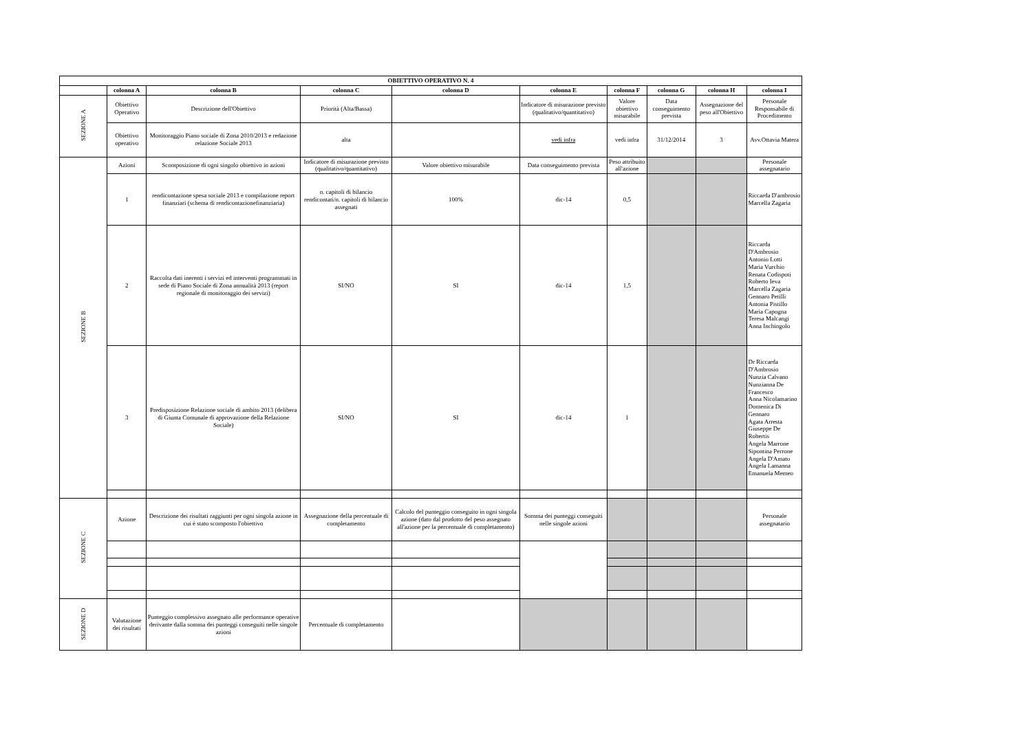| OBIETTIVO OPERATIVO N. 4 | | | | | | | | | |
| --- | --- | --- | --- | --- | --- | --- | --- | --- | --- |
| | colonna A | colonna B | colonna C | colonna D | colonna E | colonna F | colonna G | colonna H | colonna I |
| SEZIONE A | Obiettivo Operativo | Descrizione dell'Obiettivo | Priorità (Alta/Bassa) | | Indicatore di misurazione previsto (qualitativo/quantitativo) | Valore obiettivo misurabile | Data conseguimento prevista | Assegnazione del peso all'Obiettivo | Personale Responsabile di Procedimento |
| | Obiettivo operativo | Monitoraggio Piano sociale di Zona 2010/2013 e redazione relazione Sociale 2013 | alta | | vedi infra | vedi infra | 31/12/2014 | 3 | Avv.Ottavia Matera |
| SEZIONE B | Azioni | Scomposizione di ogni singolo obiettivo in azioni | Indicatore di misurazione previsto (qualitativo/quantitativo) | Valore obiettivo misurabile | Data conseguimento prevista | Peso attribuito all'azione | | | Personale assegnatario |
| | 1 | rendicontazione spesa sociale 2013 e compilazione report finanziari (schema di rendicontazionefinanziaria) | n. capitoli di bilancio rendicontati/n. capitoli di bilancio assegnati | 100% | dic-14 | 0,5 | | | Riccarda D'ambrosio Marcella Zagaria |
| | 2 | Raccolta dati inerenti i servizi ed interventi programmati in sede di Piano Sociale di Zona annualità 2013 (report regionale di monitoraggio dei servizi) | SI/NO | SI | dic-14 | 1,5 | | | Riccarda D'Ambrosio Antonio Lotti Maria Vurchio Renata Codispoti Roberto Ieva Marcella Zagaria Gennaro Petilli Antonia Pistillo Maria Capogna Teresa Malcangi Anna Inchingolo |
| | 3 | Predisposizione Relazione sociale di ambito 2013 (delibera di Giunta Comunale di approvazione della Relazione Sociale) | SI/NO | SI | dic-14 | 1 | | | Dr Riccarda D'Ambrosio Nunzia Calvano Nunzianna De Francesco Anna Nicolamarino Domenica Di Gennaro Agata Arresta Giuseppe De Robertis Angela Marrone Sipontina Perrone Angela D'Amato Angela Lamanna Emanuela Memeo |
| SEZIONE C | Azione | Descrizione dei risultati raggiunti per ogni singola azione in cui è stato scomposto l'obiettivo | Assegnazione della percentuale di completamento | Calcolo del punteggio conseguito in ogni singola azione (dato dal prodotto del peso assegnato all'azione per la percentuale di completamento) | Somma dei punteggi conseguiti nelle singole azioni | | | | Personale assegnatario |
| SEZIONE D | Valutazione dei risultati | Punteggio complessivo assegnato alle performance operative derivante dalla somma dei punteggi conseguiti nelle singole azioni | Percentuale di completamento | | | | | | |